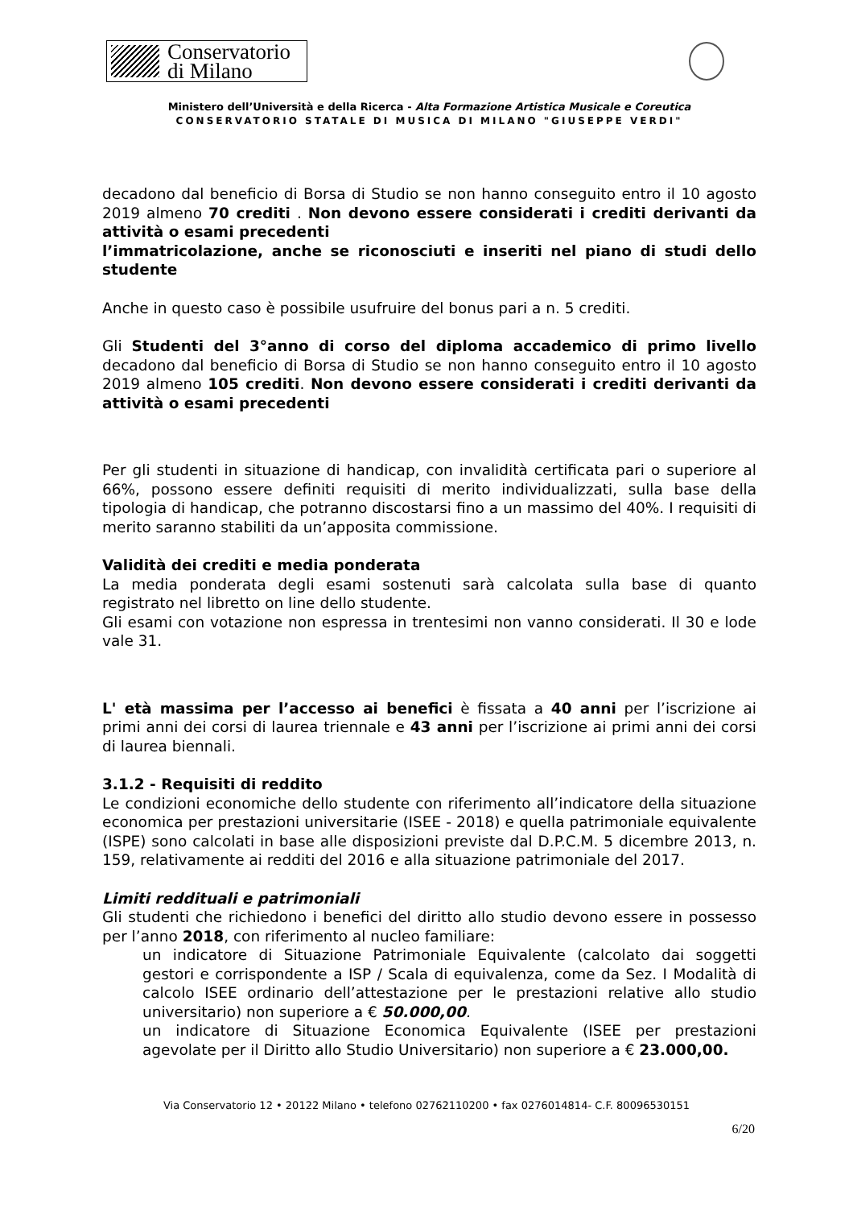Conservatorio
di Milano
Ministero dell’Università e della Ricerca - Alta Formazione Artistica Musicale e Coreutica
CONSERVATORIO STATALE DI MUSICA DI MILANO "GIUSEPPE VERDI"
decadono dal beneficio di Borsa di Studio se non hanno conseguito entro il 10 agosto 2019 almeno 70 crediti . Non devono essere considerati i crediti derivanti da attività o esami precedenti
l’immatricolazione, anche se riconosciuti e inseriti nel piano di studi dello studente
Anche in questo caso è possibile usufruire del bonus pari a n. 5 crediti.
Gli Studenti del 3°anno di corso del diploma accademico di primo livello decadono dal beneficio di Borsa di Studio se non hanno conseguito entro il 10 agosto 2019 almeno 105 crediti. Non devono essere considerati i crediti derivanti da attività o esami precedenti
Per gli studenti in situazione di handicap, con invalidità certificata pari o superiore al 66%, possono essere definiti requisiti di merito individualizzati, sulla base della tipologia di handicap, che potranno discostarsi fino a un massimo del 40%. I requisiti di merito saranno stabiliti da un’apposita commissione.
Validità dei crediti e media ponderata
La media ponderata degli esami sostenuti sarà calcolata sulla base di quanto registrato nel libretto on line dello studente.
Gli esami con votazione non espressa in trentesimi non vanno considerati. Il 30 e lode vale 31.
L' età massima per l’accesso ai benefici è fissata a 40 anni per l’iscrizione ai primi anni dei corsi di laurea triennale e 43 anni per l’iscrizione ai primi anni dei corsi di laurea biennali.
3.1.2 - Requisiti di reddito
Le condizioni economiche dello studente con riferimento all’indicatore della situazione economica per prestazioni universitarie (ISEE - 2018) e quella patrimoniale equivalente (ISPE) sono calcolati in base alle disposizioni previste dal D.P.C.M. 5 dicembre 2013, n. 159, relativamente ai redditi del 2016 e alla situazione patrimoniale del 2017.
Limiti reddituali e patrimoniali
Gli studenti che richiedono i benefici del diritto allo studio devono essere in possesso per l’anno 2018, con riferimento al nucleo familiare:
un indicatore di Situazione Patrimoniale Equivalente (calcolato dai soggetti gestori e corrispondente a ISP / Scala di equivalenza, come da Sez. I Modalità di calcolo ISEE ordinario dell’attestazione per le prestazioni relative allo studio universitario) non superiore a € 50.000,00.
un indicatore di Situazione Economica Equivalente (ISEE per prestazioni agevolate per il Diritto allo Studio Universitario) non superiore a € 23.000,00.
Via Conservatorio 12 • 20122 Milano • telefono 02762110200 • fax 0276014814- C.F. 80096530151
6/20